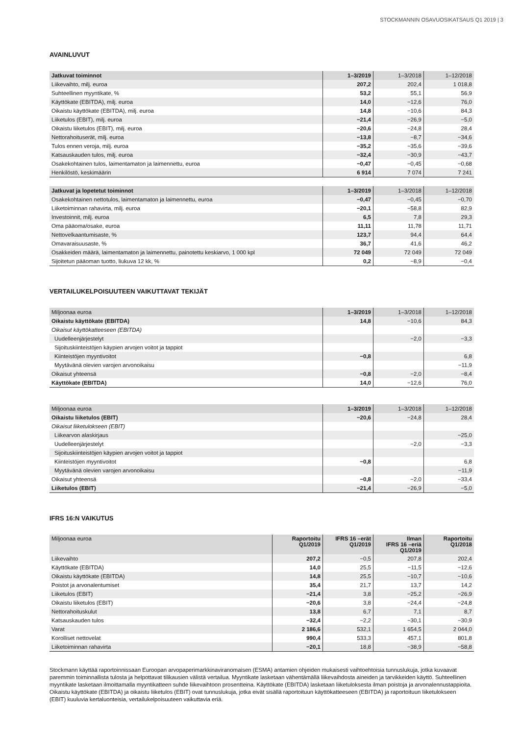STOCKMANNIN OSAVUOSIKATSAUS Q1 2019 | 3
AVAINLUVUT
| Jatkuvat toiminnot | 1–3/2019 | 1–3/2018 | 1–12/2018 |
| --- | --- | --- | --- |
| Liikevaihto, milj. euroa | 207,2 | 202,4 | 1 018,8 |
| Suhteellinen myyntikate, % | 53,2 | 55,1 | 56,9 |
| Käyttökate (EBITDA), milj. euroa | 14,0 | −12,6 | 76,0 |
| Oikaistu käyttökate (EBITDA), milj. euroa | 14,8 | −10,6 | 84,3 |
| Liiketulos (EBIT), milj. euroa | −21,4 | −26,9 | −5,0 |
| Oikaistu liiketulos (EBIT), milj. euroa | −20,6 | −24,8 | 28,4 |
| Nettorahoituserät, milj. euroa | −13,8 | −8,7 | −34,6 |
| Tulos ennen veroja, milj. euroa | −35,2 | −35,6 | −39,6 |
| Katsauskauden tulos, milj. euroa | −32,4 | −30,9 | −43,7 |
| Osakekohtainen tulos, laimentamaton ja laimennettu, euroa | −0,47 | −0,45 | −0,68 |
| Henkilöstö, keskimäärin | 6 914 | 7 074 | 7 241 |
| Jatkuvat ja lopetetut toiminnot | 1–3/2019 | 1–3/2018 | 1–12/2018 |
| --- | --- | --- | --- |
| Osakekohtainen nettotulos, laimentamaton ja laimennettu, euroa | −0,47 | −0,45 | −0,70 |
| Liiketoiminnan rahavirta, milj. euroa | −20,1 | −58,8 | 82,9 |
| Investoinnit, milj. euroa | 6,5 | 7,8 | 29,3 |
| Oma pääoma/osake, euroa | 11,11 | 11,78 | 11,71 |
| Nettovelkaantumisaste, % | 123,7 | 94,4 | 64,4 |
| Omavaraisuusaste, % | 36,7 | 41,6 | 46,2 |
| Osakkeiden määrä, laimentamaton ja laimennettu, painotettu keskiarvo, 1 000 kpl | 72 049 | 72 049 | 72 049 |
| Sijoitetun pääoman tuotto, liukuva 12 kk, % | 0,2 | −8,9 | −0,4 |
VERTAILUKELPOISUUTEEN VAIKUTTAVAT TEKIJÄT
| Miljoonaa euroa | 1–3/2019 | 1–3/2018 | 1–12/2018 |
| --- | --- | --- | --- |
| Oikaistu käyttökate (EBITDA) | 14,8 | −10,6 | 84,3 |
| Oikaisut käyttökatteeseen (EBITDA) | | | |
| Uudelleenjärjestelyt | | −2,0 | −3,3 |
| Sijoituskiinteistöjen käypien arvojen voitot ja tappiot | | | |
| Kiinteistöjen myyntivoitot | −0,8 | | 6,8 |
| Myytävänä olevien varojen arvonoikaisu | | | −11,9 |
| Oikaisut yhteensä | −0,8 | −2,0 | −8,4 |
| Käyttökate (EBITDA) | 14,0 | −12,6 | 76,0 |
| Miljoonaa euroa | 1–3/2019 | 1–3/2018 | 1–12/2018 |
| --- | --- | --- | --- |
| Oikaistu liiketulos (EBIT) | −20,6 | −24,8 | 28,4 |
| Oikaisut liiketulokseen (EBIT) | | | |
| Liikearvon alaskirjaus | | | −25,0 |
| Uudelleenjärjestelyt | | −2,0 | −3,3 |
| Sijoituskiinteistöjen käypien arvojen voitot ja tappiot | | | |
| Kiinteistöjen myyntivoitot | −0,8 | | 6,8 |
| Myytävänä olevien varojen arvonoikaisu | | | −11,9 |
| Oikaisut yhteensä | −0,8 | −2,0 | −33,4 |
| Liiketulos (EBIT) | −21,4 | −26,9 | −5,0 |
IFRS 16:N VAIKUTUS
| Miljoonaa euroa | Raportoitu Q1/2019 | IFRS 16 –erät Q1/2019 | Ilman IFRS 16 –eriä Q1/2019 | Raportoitu Q1/2018 |
| --- | --- | --- | --- | --- |
| Liikevaihto | 207,2 | −0,5 | 207,8 | 202,4 |
| Käyttökate (EBITDA) | 14,0 | 25,5 | −11,5 | −12,6 |
| Oikaistu käyttökate (EBITDA) | 14,8 | 25,5 | −10,7 | −10,6 |
| Poistot ja arvonalentumiset | 35,4 | 21,7 | 13,7 | 14,2 |
| Liiketulos (EBIT) | −21,4 | 3,8 | −25,2 | −26,9 |
| Oikaistu liiketulos (EBIT) | −20,6 | 3,8 | −24,4 | −24,8 |
| Nettorahoituskulut | 13,8 | 6,7 | 7,1 | 8,7 |
| Katsauskauden tulos | −32,4 | −2,2 | −30,1 | −30,9 |
| Varat | 2 186,6 | 532,1 | 1 654,5 | 2 044,0 |
| Korolliset nettovelat | 990,4 | 533,3 | 457,1 | 801,8 |
| Liiketoiminnan rahavirta | −20,1 | 18,8 | −38,9 | −58,8 |
Stockmann käyttää raportoinnissaan Euroopan arvopaperimarkkinaviranomaisen (ESMA) antamien ohjeiden mukaisesti vaihtoehtoisia tunnuslukuja, jotka kuvaavat paremmin toiminnallista tulosta ja helpottavat tilikausien välistä vertailua. Myyntikate lasketaan vähentämällä liikevaihdosta aineiden ja tarvikkeiden käyttö. Suhteellinen myyntikate lasketaan ilmoittamalla myyntikatteen suhde liikevaihtoon prosentteina. Käyttökate (EBITDA) lasketaan liiketuloksesta ilman poistoja ja arvonalennustappioita. Oikaistu käyttökate (EBITDA) ja oikaistu liiketulos (EBIT) ovat tunnuslukuja, jotka eivät sisällä raportoituun käyttökatteeseen (EBITDA) ja raportoituun liiketulokseen (EBIT) kuuluvia kertaluonteisia, vertailukelpoisuuteen vaikuttavia eriä.